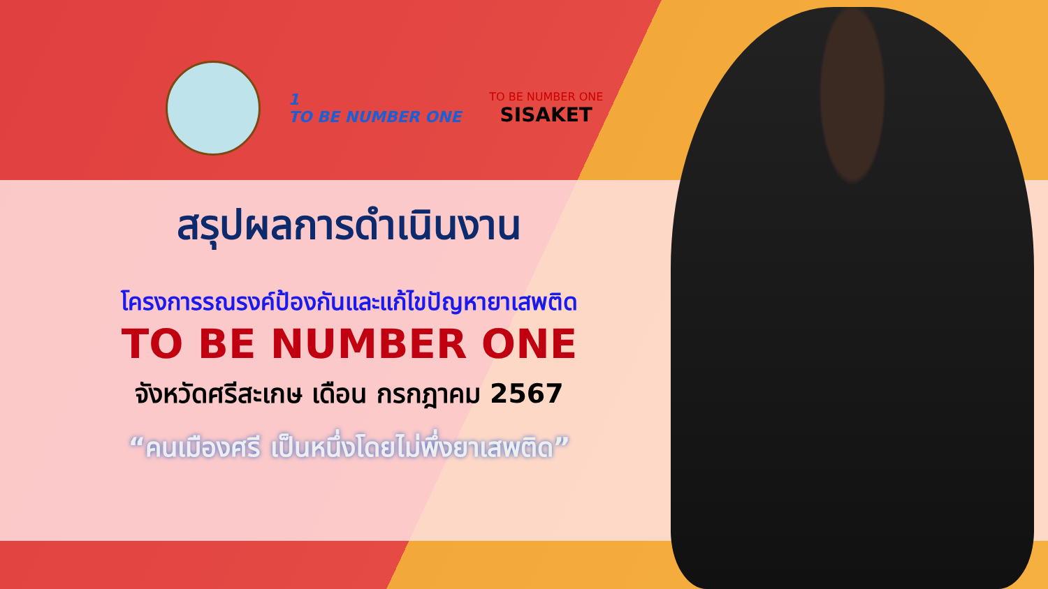1
TO BE NUMBER ONE
TO BE NUMBER ONE
SISAKET
สรุปผลการดำเนินงาน
โครงการรณรงค์ป้องกันและแก้ไขปัญหายาเสพติด
TO BE NUMBER ONE
จังหวัดศรีสะเกษ เดือน กรกฎาคม 2567
“คนเมืองศรี เป็นหนึ่งโดยไม่พึ่งยาเสพติด”